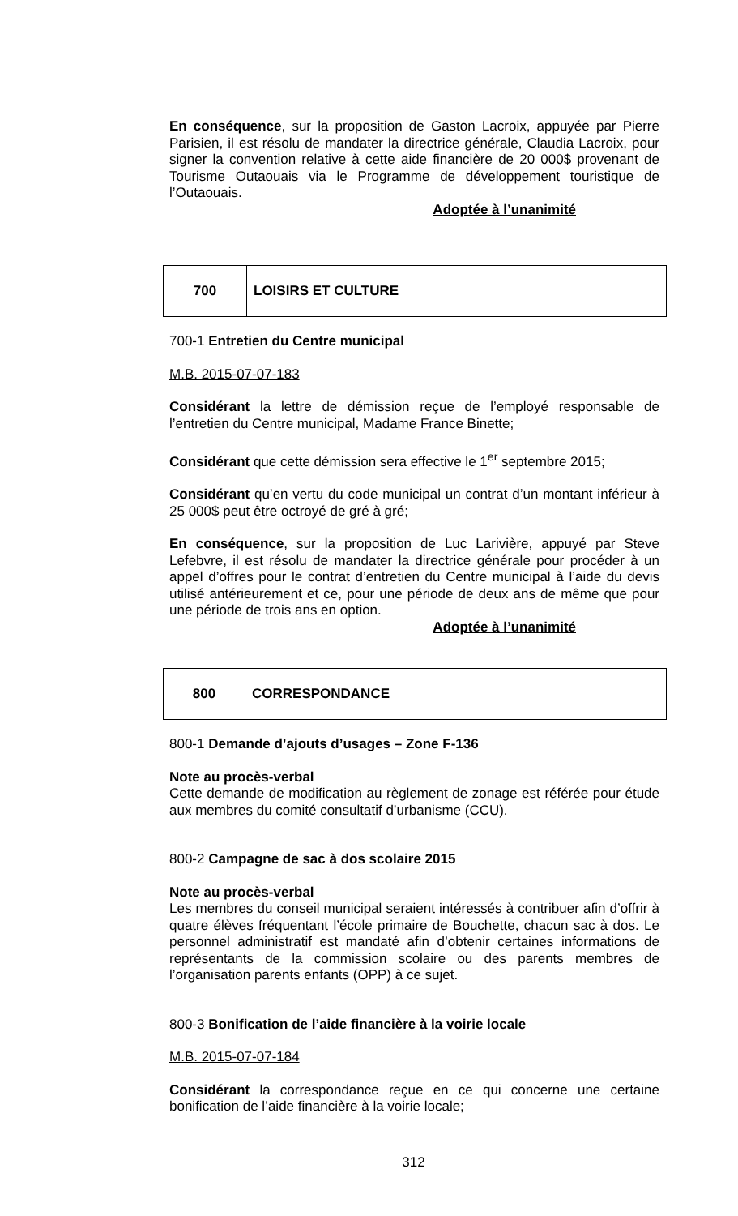En conséquence, sur la proposition de Gaston Lacroix, appuyée par Pierre Parisien, il est résolu de mandater la directrice générale, Claudia Lacroix, pour signer la convention relative à cette aide financière de 20 000$ provenant de Tourisme Outaouais via le Programme de développement touristique de l’Outaouais.
Adoptée à l’unanimité
| 700 | LOISIRS ET CULTURE |
700-1 Entretien du Centre municipal
M.B. 2015-07-07-183
Considérant la lettre de démission reçue de l’employé responsable de l’entretien du Centre municipal, Madame France Binette;
Considérant que cette démission sera effective le 1<sup>er</sup> septembre 2015;
Considérant qu’en vertu du code municipal un contrat d’un montant inférieur à 25 000$ peut être octroyé de gré à gré;
En conséquence, sur la proposition de Luc Larivière, appuyé par Steve Lefebvre, il est résolu de mandater la directrice générale pour procéder à un appel d’offres pour le contrat d’entretien du Centre municipal à l’aide du devis utilisé antérieurement et ce, pour une période de deux ans de même que pour une période de trois ans en option.
Adoptée à l’unanimité
| 800 | CORRESPONDANCE |
800-1 Demande d’ajouts d’usages – Zone F-136
Note au procès-verbal
Cette demande de modification au règlement de zonage est référée pour étude aux membres du comité consultatif d’urbanisme (CCU).
800-2 Campagne de sac à dos scolaire 2015
Note au procès-verbal
Les membres du conseil municipal seraient intéressés à contribuer afin d’offrir à quatre élèves fréquentant l’école primaire de Bouchette, chacun sac à dos. Le personnel administratif est mandaté afin d’obtenir certaines informations de représentants de la commission scolaire ou des parents membres de l’organisation parents enfants (OPP) à ce sujet.
800-3 Bonification de l’aide financière à la voirie locale
M.B. 2015-07-07-184
Considérant la correspondance reçue en ce qui concerne une certaine bonification de l’aide financière à la voirie locale;
312